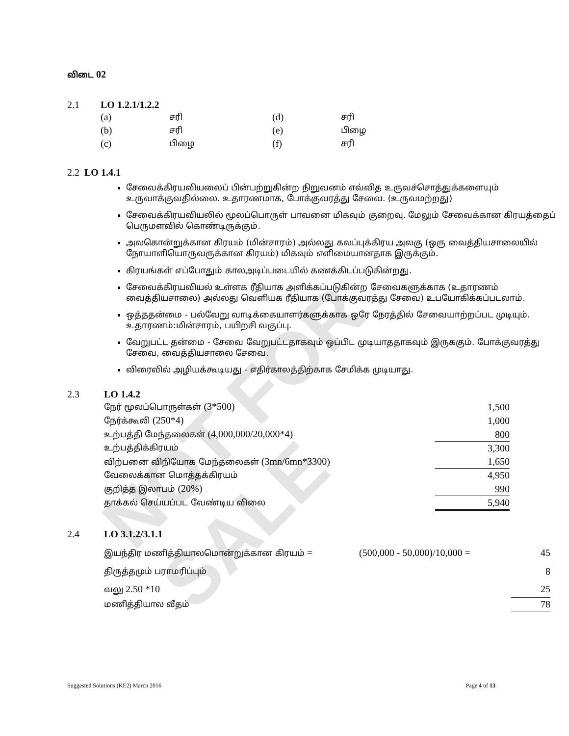NOT FOR SALE
விடை 02
2.1 LO 1.2.1/1.2.2
| (a) | சரி | (d) | சரி |
| (b) | சரி | (e) | பிழை |
| (c) | பிழை | (f) | சரி |
2.2 LO 1.4.1
சேவைக்கிரயவியலைப் பின்பற்றுகின்ற நிறுவனம் எவ்வித உருவச்சொத்துக்களையும் உருவாக்குவதில்லை. உதாரணமாக, போக்குவரத்து சேவை. (உருவமற்றது)
சேவைக்கிரயவியலில் மூலப்பொருள் பாவனை மிகவும் குறைவு. மேலும் சேவைக்கான கிரயத்தைப் பெருமளவில் கொண்டிருக்கும்.
அலகொன்றுக்கான கிரயம் (மின்சாரம்) அல்லது கலப்புக்கிரய அலகு (ஒரு வைத்தியசாலையில் நோயாளியொருவருக்கான கிரயம்) மிகவும் எளிமையானதாக இருக்கும்.
கிரயங்கள் எப்போதும் காலஅடிப்படையில் கணக்கிடப்படுகின்றது.
சேவைக்கிரயவியல் உள்ளக ரீதியாக அளிக்கப்படுகின்ற சேவைகளுக்காக (உதாரணம் வைத்தியசாலை) அல்லது வெளியக ரீதியாக (போக்குவரத்து சேவை) உபயோகிக்கப்படலாம்.
ஒத்ததன்மை - பல்வேறு வாடிக்கையாளர்களுக்காக ஒரே நேரத்தில் சேவையாற்றப்பட முடியும். உதாரணம்:மின்சாரம், பயிறசி வகுப்பு.
வேறுபட்ட தன்மை - சேவை வேறுபட்டதாகவும் ஒப்பிட முடியாததாகவும் இருககும். போக்குவரத்து சேவை, வைத்தியசாலை சேவை.
விரைவில் அழியக்கூடியது - எதிர்காலத்திற்காக சேமிக்க முடியாது.
2.3 LO 1.4.2
| நேர் மூலப்பொருள்கள் (3*500) | 1,500 |
| நேர்க்கூலி (250*4) | 1,000 |
| உற்பத்தி மேந்தலைகள் (4,000,000/20,000*4) | 800 |
| உற்பத்திக்கிரயம் | 3,300 |
| விற்பனை விநியோக மேந்தலைகள் (3mn/6mn*3300) | 1,650 |
| வேலைக்கான மொத்தக்கிரயம் | 4,950 |
| குறித்த இலாபம் (20%) | 990 |
| தாக்கல் செய்யப்பட வேண்டிய விலை | 5,940 |
2.4 LO 3.1.2/3.1.1
| இயந்திர மணித்தியாலமொன்றுக்கான கிரயம் = | (500,000 - 50,000)/10,000 = | 45 |
| திருத்தமும் பராமரிப்பும் | | 8 |
| வலு 2.50 *10 | | 25 |
| மணித்தியால வீதம் | | 78 |
Suggested Solutions (KE2) March 2016 Page 4 of 13